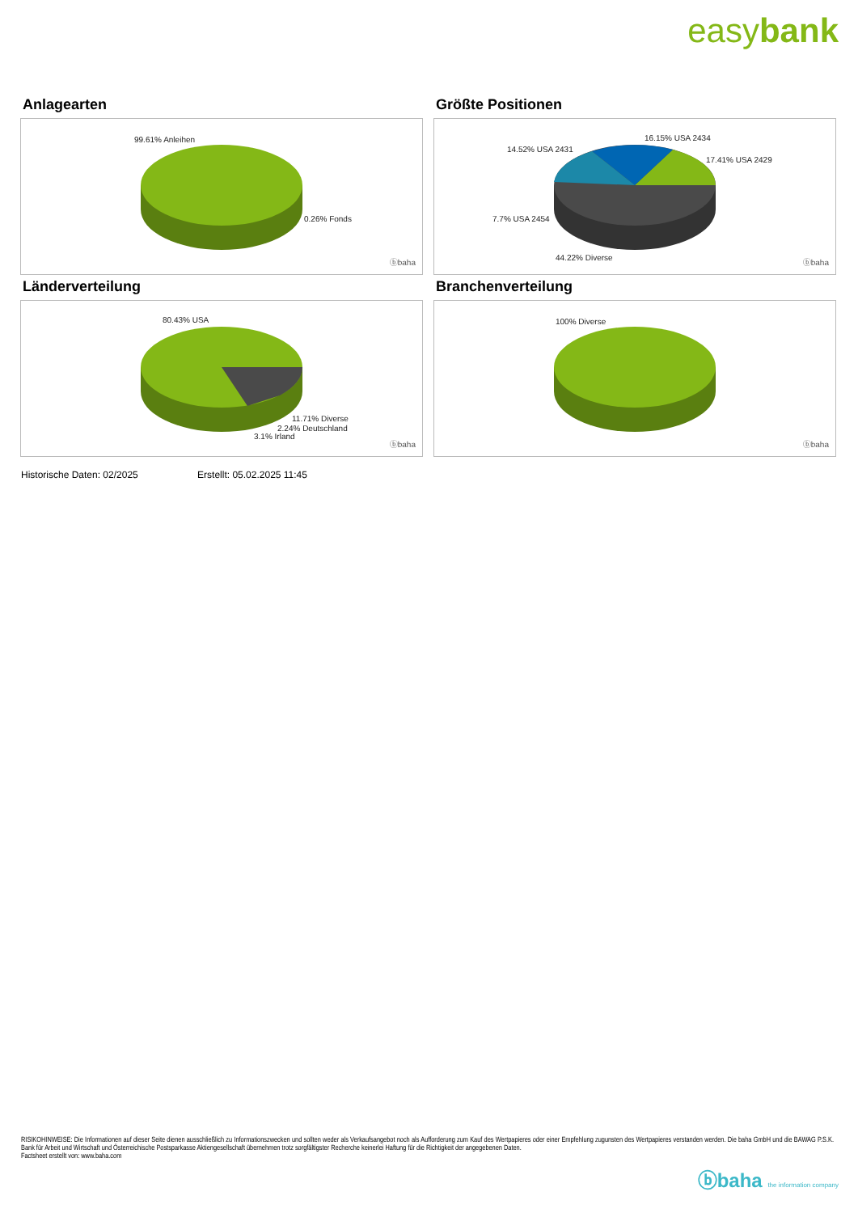easybank
Anlagearten
99.61% Anleihen
0.26% Fonds
ⓑbaha
Größte Positionen
16.15% USA 2434
14.52% USA 2431
17.41% USA 2429
7.7% USA 2454
44.22% Diverse
ⓑbaha
Länderverteilung
80.43% USA
11.71% Diverse
2.24% Deutschland
3.1% Irland
ⓑbaha
Branchenverteilung
100% Diverse
ⓑbaha
Historische Daten: 02/2025 Erstellt: 05.02.2025 11:45
RISIKOHINWEISE: Die Informationen auf dieser Seite dienen ausschließlich zu Informationszwecken und sollten weder als Verkaufsangebot noch als Aufforderung zum Kauf des Wertpapieres oder einer Empfehlung zugunsten des Wertpapieres verstanden werden. Die baha GmbH und die BAWAG P.S.K. Bank für Arbeit und Wirtschaft und Österreichische Postsparkasse Aktiengesellschaft übernehmen trotz sorgfältigster Recherche keinerlei Haftung für die Richtigkeit der angegebenen Daten.
Factsheet erstellt von: www.baha.com
ⓑbaha the information company